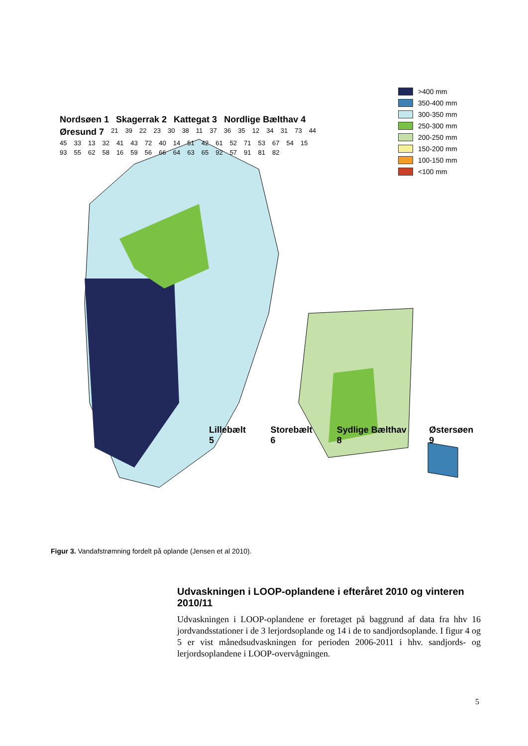Nordsøen 1 Skagerrak 2 Kattegat 3 Nordlige Bælthav 4 Øresund 7 21 39 22 23 30 38 11 37 36 35 12 34 31 73 44 45 33 13 32 41 43 72 40 14 51 42 61 52 71 53 67 54 15 93 55 62 58 16 59 56 66 64 63 65 92 57 91 81 82
Lillebælt 5 Storebælt 6 Sydlige Bælthav 8 Østersøen 9
>400 mm
350-400 mm
300-350 mm
250-300 mm
200-250 mm
150-200 mm
100-150 mm
<100 mm
Figur 3. Vandafstrømning fordelt på oplande (Jensen et al 2010).
Udvaskningen i LOOP-oplandene i efteråret 2010 og vinteren 2010/11
Udvaskningen i LOOP-oplandene er foretaget på baggrund af data fra hhv 16 jordvandsstationer i de 3 lerjordsoplande og 14 i de to sandjordsoplande. I figur 4 og 5 er vist månedsudvaskningen for perioden 2006-2011 i hhv. sandjords- og lerjordsoplandene i LOOP-overvågningen.
5